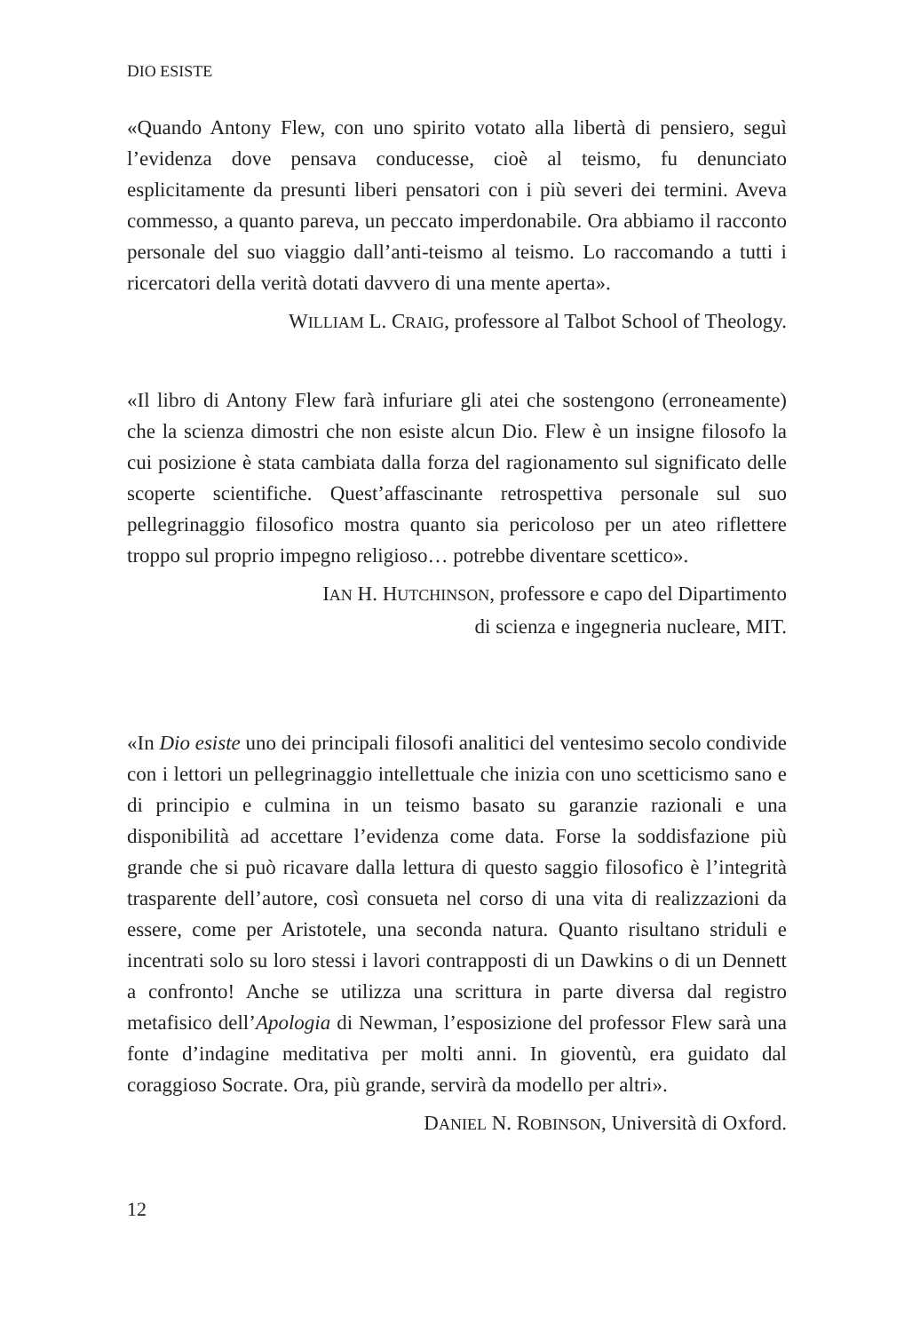DIO ESISTE
«Quando Antony Flew, con uno spirito votato alla libertà di pensiero, seguì l’evidenza dove pensava conducesse, cioè al teismo, fu denunciato esplicitamente da presunti liberi pensatori con i più severi dei termini. Aveva commesso, a quanto pareva, un peccato imperdonabile. Ora abbiamo il racconto personale del suo viaggio dall’anti-teismo al teismo. Lo raccomando a tutti i ricercatori della verità dotati davvero di una mente aperta».
WILLIAM L. CRAIG, professore al Talbot School of Theology.
«Il libro di Antony Flew farà infuriare gli atei che sostengono (erroneamente) che la scienza dimostri che non esiste alcun Dio. Flew è un insigne filosofo la cui posizione è stata cambiata dalla forza del ragionamento sul significato delle scoperte scientifiche. Quest’affascinante retrospettiva personale sul suo pellegrinaggio filosofico mostra quanto sia pericoloso per un ateo riflettere troppo sul proprio impegno religioso… potrebbe diventare scettico».
IAN H. HUTCHINSON, professore e capo del Dipartimento
di scienza e ingegneria nucleare, MIT.
«In Dio esiste uno dei principali filosofi analitici del ventesimo secolo condivide con i lettori un pellegrinaggio intellettuale che inizia con uno scetticismo sano e di principio e culmina in un teismo basato su garanzie razionali e una disponibilità ad accettare l’evidenza come data. Forse la soddisfazione più grande che si può ricavare dalla lettura di questo saggio filosofico è l’integrità trasparente dell’autore, così consueta nel corso di una vita di realizzazioni da essere, come per Aristotele, una seconda natura. Quanto risultano striduli e incentrati solo su loro stessi i lavori contrapposti di un Dawkins o di un Dennett a confronto! Anche se utilizza una scrittura in parte diversa dal registro metafisico dell’Apologia di Newman, l’esposizione del professor Flew sarà una fonte d’indagine meditativa per molti anni. In gioventù, era guidato dal coraggioso Socrate. Ora, più grande, servirà da modello per altri».
DANIEL N. ROBINSON, Università di Oxford.
12